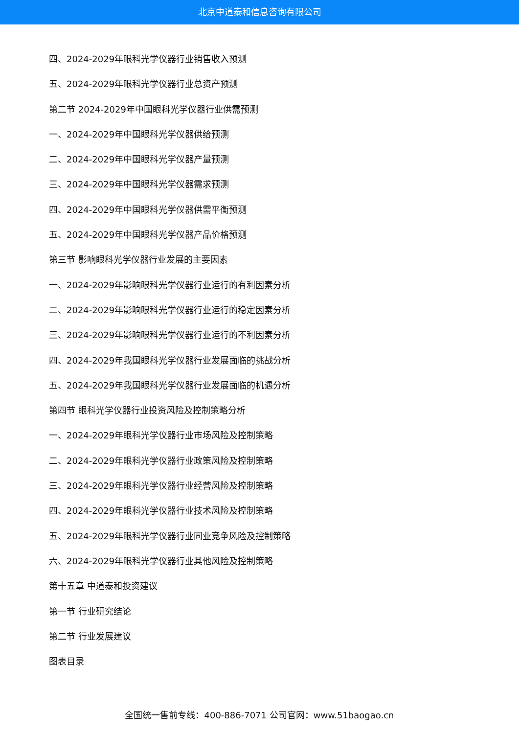北京中道泰和信息咨询有限公司
四、2024-2029年眼科光学仪器行业销售收入预测
五、2024-2029年眼科光学仪器行业总资产预测
第二节 2024-2029年中国眼科光学仪器行业供需预测
一、2024-2029年中国眼科光学仪器供给预测
二、2024-2029年中国眼科光学仪器产量预测
三、2024-2029年中国眼科光学仪器需求预测
四、2024-2029年中国眼科光学仪器供需平衡预测
五、2024-2029年中国眼科光学仪器产品价格预测
第三节 影响眼科光学仪器行业发展的主要因素
一、2024-2029年影响眼科光学仪器行业运行的有利因素分析
二、2024-2029年影响眼科光学仪器行业运行的稳定因素分析
三、2024-2029年影响眼科光学仪器行业运行的不利因素分析
四、2024-2029年我国眼科光学仪器行业发展面临的挑战分析
五、2024-2029年我国眼科光学仪器行业发展面临的机遇分析
第四节 眼科光学仪器行业投资风险及控制策略分析
一、2024-2029年眼科光学仪器行业市场风险及控制策略
二、2024-2029年眼科光学仪器行业政策风险及控制策略
三、2024-2029年眼科光学仪器行业经营风险及控制策略
四、2024-2029年眼科光学仪器行业技术风险及控制策略
五、2024-2029年眼科光学仪器行业同业竞争风险及控制策略
六、2024-2029年眼科光学仪器行业其他风险及控制策略
第十五章 中道泰和投资建议
第一节 行业研究结论
第二节 行业发展建议
图表目录
全国统一售前专线：400-886-7071 公司官网：www.51baogao.cn